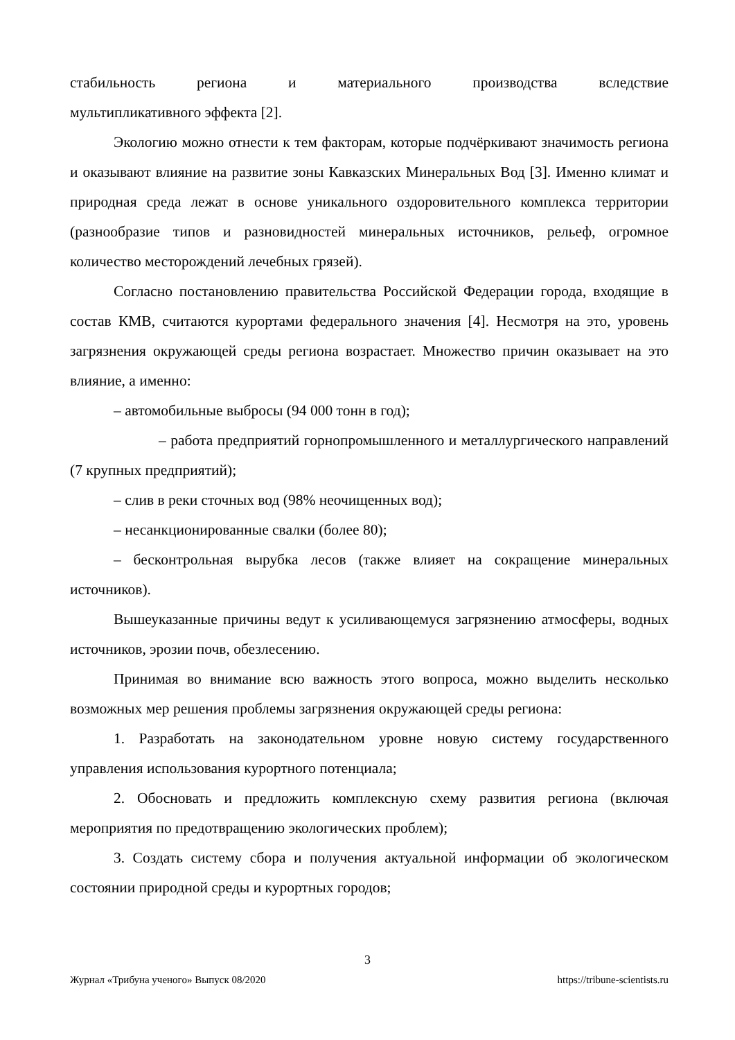стабильность региона и материального производства вследствие
мультипликативного эффекта [2].
Экологию можно отнести к тем факторам, которые подчёркивают значимость региона и оказывают влияние на развитие зоны Кавказских Минеральных Вод [3]. Именно климат и природная среда лежат в основе уникального оздоровительного комплекса территории (разнообразие типов и разновидностей минеральных источников, рельеф, огромное количество месторождений лечебных грязей).
Согласно постановлению правительства Российской Федерации города, входящие в состав КМВ, считаются курортами федерального значения [4]. Несмотря на это, уровень загрязнения окружающей среды региона возрастает. Множество причин оказывает на это влияние, а именно:
– автомобильные выбросы (94 000 тонн в год);
– работа предприятий горнопромышленного и металлургического направлений (7 крупных предприятий);
– слив в реки сточных вод (98% неочищенных вод);
– несанкционированные свалки (более 80);
– бесконтрольная вырубка лесов (также влияет на сокращение минеральных источников).
Вышеуказанные причины ведут к усиливающемуся загрязнению атмосферы, водных источников, эрозии почв, обезлесению.
Принимая во внимание всю важность этого вопроса, можно выделить несколько возможных мер решения проблемы загрязнения окружающей среды региона:
1. Разработать на законодательном уровне новую систему государственного управления использования курортного потенциала;
2. Обосновать и предложить комплексную схему развития региона (включая мероприятия по предотвращению экологических проблем);
3. Создать систему сбора и получения актуальной информации об экологическом состоянии природной среды и курортных городов;
3
Журнал «Трибуна ученого» Выпуск 08/2020 https://tribune-scientists.ru